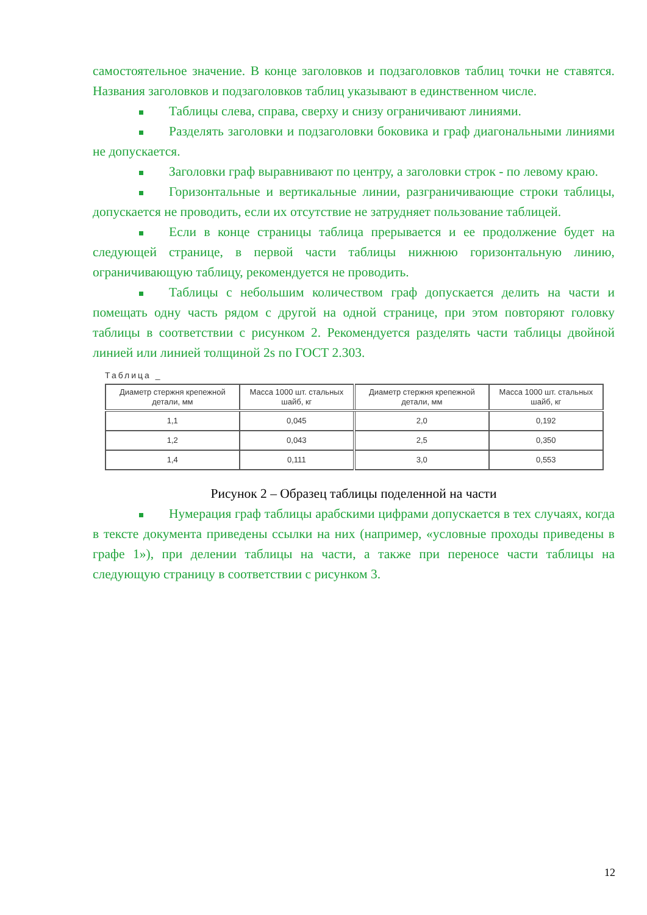самостоятельное значение. В конце заголовков и подзаголовков таблиц точки не ставятся. Названия заголовков и подзаголовков таблиц указывают в единственном числе.
Таблицы слева, справа, сверху и снизу ограничивают линиями.
Разделять заголовки и подзаголовки боковика и граф диагональными линиями не допускается.
Заголовки граф выравнивают по центру, а заголовки строк - по левому краю.
Горизонтальные и вертикальные линии, разграничивающие строки таблицы, допускается не проводить, если их отсутствие не затрудняет пользование таблицей.
Если в конце страницы таблица прерывается и ее продолжение будет на следующей странице, в первой части таблицы нижнюю горизонтальную линию, ограничивающую таблицу, рекомендуется не проводить.
Таблицы с небольшим количеством граф допускается делить на части и помещать одну часть рядом с другой на одной странице, при этом повторяют головку таблицы в соответствии с рисунком 2. Рекомендуется разделять части таблицы двойной линией или линией толщиной 2s по ГОСТ 2.303.
Таблица _
| Диаметр стержня крепежной детали, мм | Масса 1000 шт. стальных шайб, кг | Диаметр стержня крепежной детали, мм | Масса 1000 шт. стальных шайб, кг |
| --- | --- | --- | --- |
| 1,1 | 0,045 | 2,0 | 0,192 |
| 1,2 | 0,043 | 2,5 | 0,350 |
| 1,4 | 0,111 | 3,0 | 0,553 |
Рисунок 2 – Образец таблицы поделенной на части
Нумерация граф таблицы арабскими цифрами допускается в тех случаях, когда в тексте документа приведены ссылки на них (например, «условные проходы приведены в графе 1»), при делении таблицы на части, а также при переносе части таблицы на следующую страницу в соответствии с рисунком 3.
12